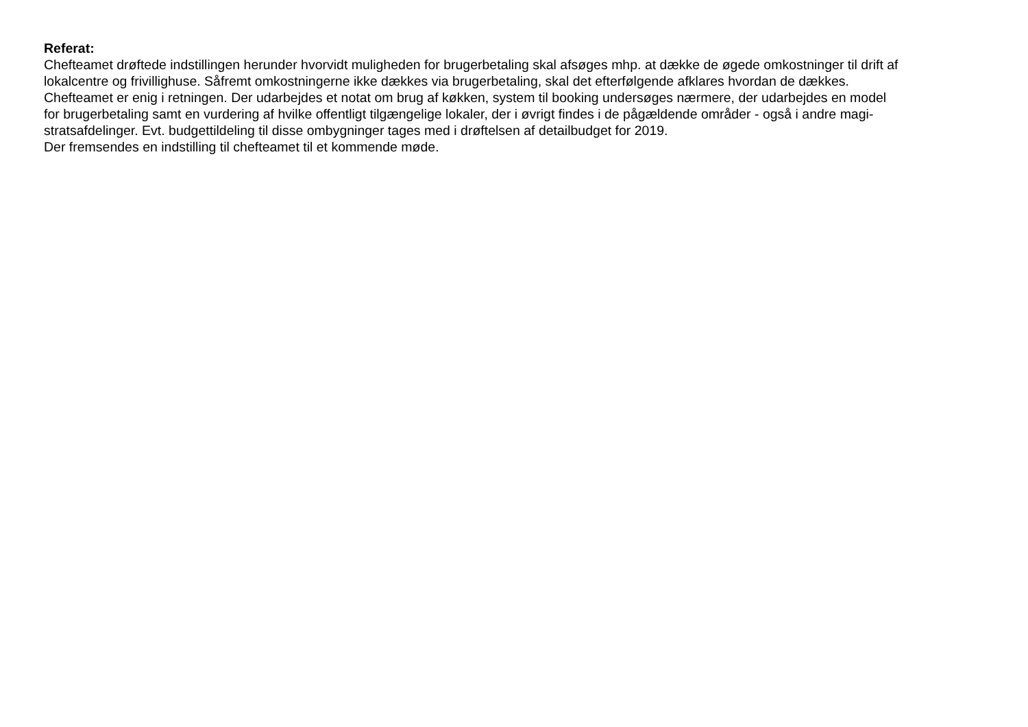Referat:
Chefteamet drøftede indstillingen herunder hvorvidt muligheden for brugerbetaling skal afsøges mhp. at dække de øgede omkostninger til drift af
lokalcentre og frivillighuse. Såfremt omkostningerne ikke dækkes via brugerbetaling, skal det efterfølgende afklares hvordan de dækkes.
Chefteamet er enig i retningen. Der udarbejdes et notat om brug af køkken, system til booking undersøges nærmere, der udarbejdes en model
for brugerbetaling samt en vurdering af hvilke offentligt tilgængelige lokaler, der i øvrigt findes i de pågældende områder - også i andre magi-
stratsafdelinger. Evt. budgettildeling til disse ombygninger tages med i drøftelsen af detailbudget for 2019.
Der fremsendes en indstilling til chefteamet til et kommende møde.